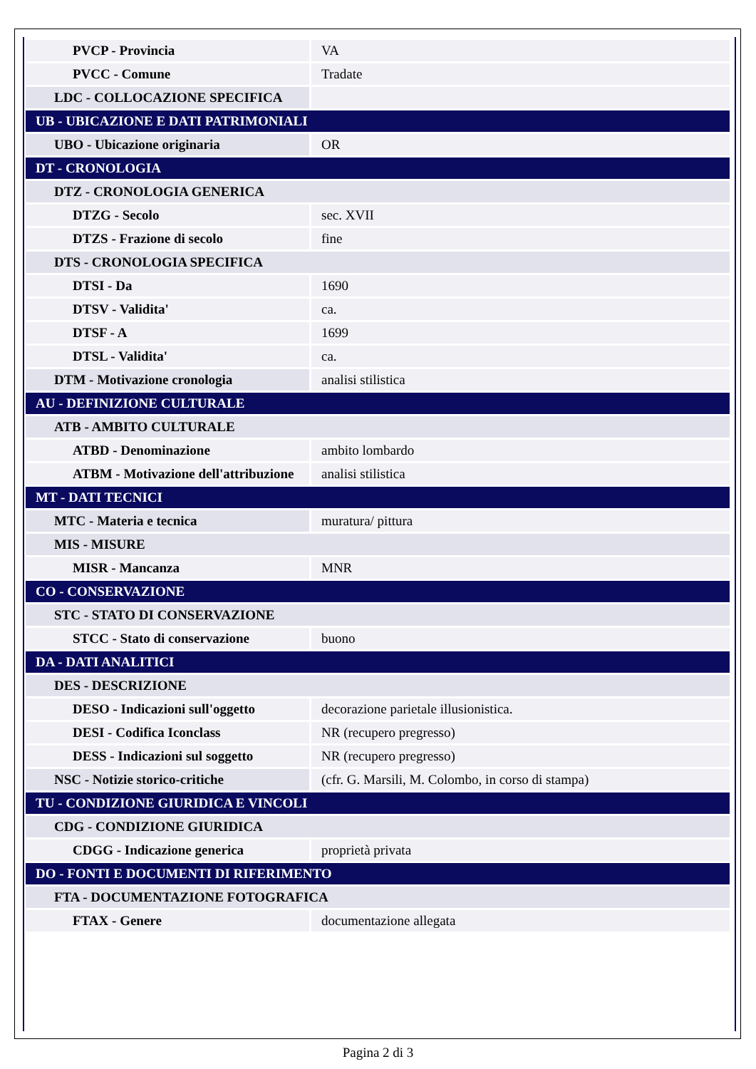| PVCP - Provincia | VA |
| PVCC - Comune | Tradate |
| LDC - COLLOCAZIONE SPECIFICA | |
| UB - UBICAZIONE E DATI PATRIMONIALI | |
| UBO - Ubicazione originaria | OR |
| DT - CRONOLOGIA | |
| DTZ - CRONOLOGIA GENERICA | |
| DTZG - Secolo | sec. XVII |
| DTZS - Frazione di secolo | fine |
| DTS - CRONOLOGIA SPECIFICA | |
| DTSI - Da | 1690 |
| DTSV - Validita' | ca. |
| DTSF - A | 1699 |
| DTSL - Validita' | ca. |
| DTM - Motivazione cronologia | analisi stilistica |
| AU - DEFINIZIONE CULTURALE | |
| ATB - AMBITO CULTURALE | |
| ATBD - Denominazione | ambito lombardo |
| ATBM - Motivazione dell'attribuzione | analisi stilistica |
| MT - DATI TECNICI | |
| MTC - Materia e tecnica | muratura/ pittura |
| MIS - MISURE | |
| MISR - Mancanza | MNR |
| CO - CONSERVAZIONE | |
| STC - STATO DI CONSERVAZIONE | |
| STCC - Stato di conservazione | buono |
| DA - DATI ANALITICI | |
| DES - DESCRIZIONE | |
| DESO - Indicazioni sull'oggetto | decorazione parietale illusionistica. |
| DESI - Codifica Iconclass | NR (recupero pregresso) |
| DESS - Indicazioni sul soggetto | NR (recupero pregresso) |
| NSC - Notizie storico-critiche | (cfr. G. Marsili, M. Colombo, in corso di stampa) |
| TU - CONDIZIONE GIURIDICA E VINCOLI | |
| CDG - CONDIZIONE GIURIDICA | |
| CDGG - Indicazione generica | proprietà privata |
| DO - FONTI E DOCUMENTI DI RIFERIMENTO | |
| FTA - DOCUMENTAZIONE FOTOGRAFICA | |
| FTAX - Genere | documentazione allegata |
Pagina 2 di 3